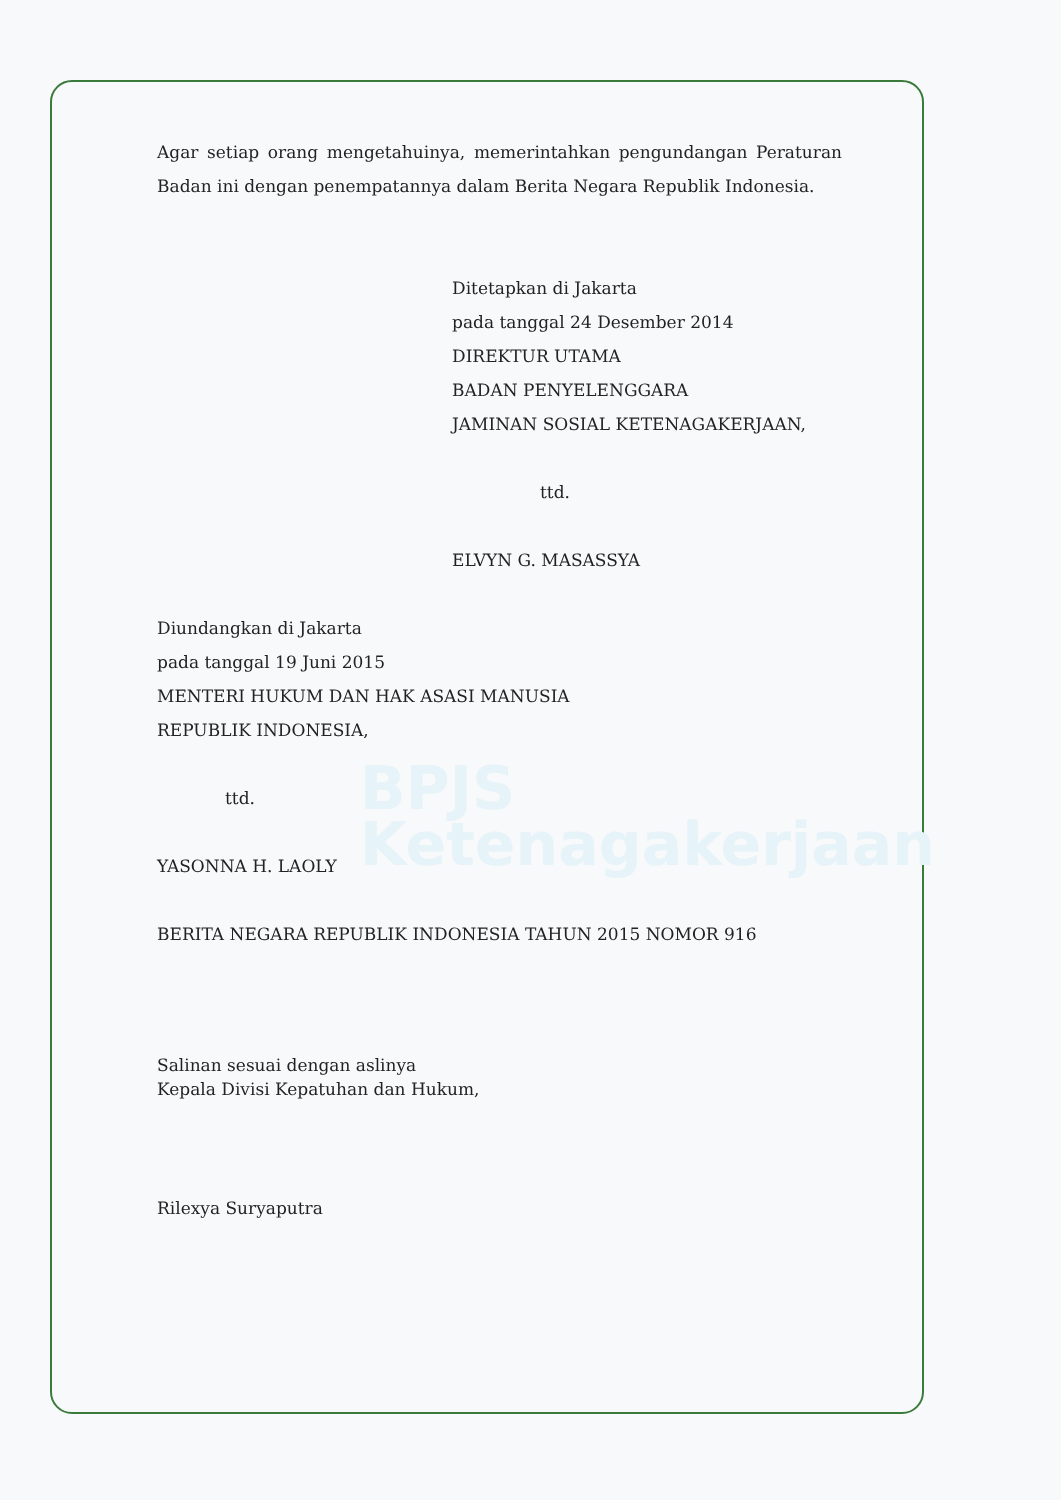BPJS
Ketenagakerjaan
Agar setiap orang mengetahuinya, memerintahkan pengundangan Peraturan Badan ini dengan penempatannya dalam Berita Negara Republik Indonesia.
Ditetapkan di Jakarta
pada tanggal 24 Desember 2014
DIREKTUR UTAMA
BADAN PENYELENGGARA
JAMINAN SOSIAL KETENAGAKERJAAN,
ttd.
ELVYN G. MASASSYA
Diundangkan di Jakarta
pada tanggal 19 Juni 2015
MENTERI HUKUM DAN HAK ASASI MANUSIA
REPUBLIK INDONESIA,
ttd.
YASONNA H. LAOLY
BERITA NEGARA REPUBLIK INDONESIA TAHUN 2015 NOMOR 916
Salinan sesuai dengan aslinya
Kepala Divisi Kepatuhan dan Hukum,
Rilexya Suryaputra